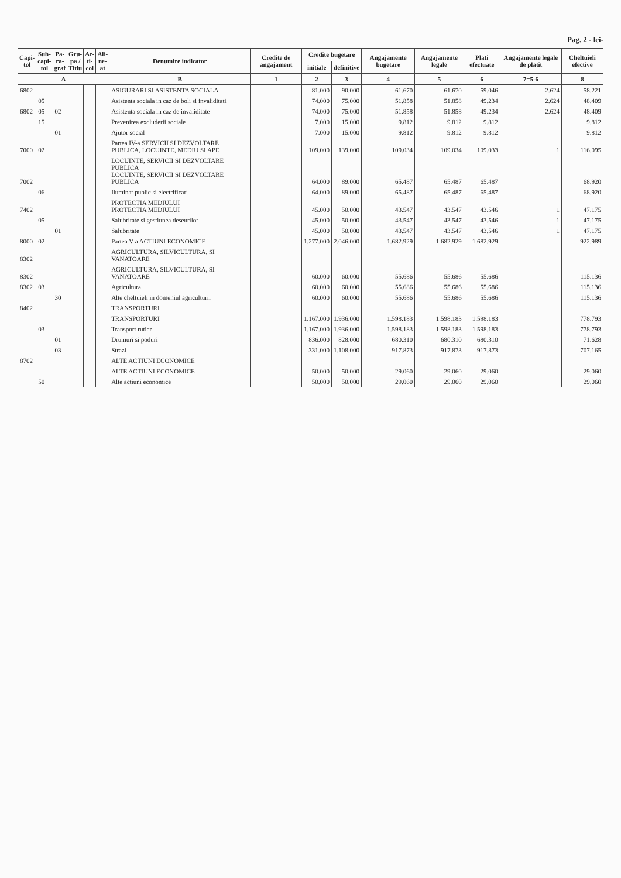Pag. 2 - lei-
| Capi- tol | Sub- capi- tol | Pa- ra- graf | Gru- pa / Titlu | Ar- ti- col | Ali- ne- at | Denumire indicator | Credite de angajament | Credite bugetare | | Angajamente bugetare | Angajamente legale | Plati efectuate | Angajamente legale de platit | Cheltuieli efective |
| --- | --- | --- | --- | --- | --- | --- | --- | --- | --- | --- | --- | --- | --- | --- |
| | | | | | | | | initiale | definitive | | | | | |
| A | | | | | | B | 1 | 2 | 3 | 4 | 5 | 6 | 7=5-6 | 8 |
| 6802 | | | | | | ASIGURARI SI ASISTENTA SOCIALA | | 81.000 | 90.000 | 61.670 | 61.670 | 59.046 | 2.624 | 58.221 |
| | 05 | | | | | Asistenta sociala in caz de boli si invaliditati | | 74.000 | 75.000 | 51.858 | 51.858 | 49.234 | 2.624 | 48.409 |
| 6802 | 05 | 02 | | | | Asistenta sociala in caz de invaliditate | | 74.000 | 75.000 | 51.858 | 51.858 | 49.234 | 2.624 | 48.409 |
| | 15 | | | | | Prevenirea excluderii sociale | | 7.000 | 15.000 | 9.812 | 9.812 | 9.812 | | 9.812 |
| | | 01 | | | | Ajutor social | | 7.000 | 15.000 | 9.812 | 9.812 | 9.812 | | 9.812 |
| 7000 | 02 | | | | | Partea IV-a SERVICII SI DEZVOLTARE PUBLICA, LOCUINTE, MEDIU SI APE | | 109.000 | 139.000 | 109.034 | 109.034 | 109.033 | 1 | 116.095 |
| 7002 | | | | | | LOCUINTE, SERVICII SI DEZVOLTARE PUBLICA LOCUINTE, SERVICII SI DEZVOLTARE PUBLICA | | 64.000 | 89.000 | 65.487 | 65.487 | 65.487 | | 68.920 |
| | 06 | | | | | Iluminat public si electrificari | | 64.000 | 89.000 | 65.487 | 65.487 | 65.487 | | 68.920 |
| 7402 | | | | | | PROTECTIA MEDIULUI PROTECTIA MEDIULUI | | 45.000 | 50.000 | 43.547 | 43.547 | 43.546 | 1 | 47.175 |
| | 05 | | | | | Salubritate si gestiunea deseurilor | | 45.000 | 50.000 | 43.547 | 43.547 | 43.546 | 1 | 47.175 |
| | | 01 | | | | Salubritate | | 45.000 | 50.000 | 43.547 | 43.547 | 43.546 | 1 | 47.175 |
| 8000 | 02 | | | | | Partea V-a ACTIUNI ECONOMICE | | 1.277.000 | 2.046.000 | 1.682.929 | 1.682.929 | 1.682.929 | | 922.989 |
| 8302 | | | | | | AGRICULTURA, SILVICULTURA, SI VANATOARE | | | | | | | | |
| 8302 | | | | | | AGRICULTURA, SILVICULTURA, SI VANATOARE | | 60.000 | 60.000 | 55.686 | 55.686 | 55.686 | | 115.136 |
| 8302 | 03 | | | | | Agricultura | | 60.000 | 60.000 | 55.686 | 55.686 | 55.686 | | 115.136 |
| | | 30 | | | | Alte cheltuieli in domeniul agriculturii | | 60.000 | 60.000 | 55.686 | 55.686 | 55.686 | | 115.136 |
| 8402 | | | | | | TRANSPORTURI | | | | | | | | |
| | | | | | | TRANSPORTURI | | 1.167.000 | 1.936.000 | 1.598.183 | 1.598.183 | 1.598.183 | | 778.793 |
| | 03 | | | | | Transport rutier | | 1.167.000 | 1.936.000 | 1.598.183 | 1.598.183 | 1.598.183 | | 778.793 |
| | | 01 | | | | Drumuri si poduri | | 836.000 | 828.000 | 680.310 | 680.310 | 680.310 | | 71.628 |
| | | 03 | | | | Strazi | | 331.000 | 1.108.000 | 917.873 | 917.873 | 917.873 | | 707.165 |
| 8702 | | | | | | ALTE ACTIUNI ECONOMICE | | | | | | | | |
| | | | | | | ALTE ACTIUNI ECONOMICE | | 50.000 | 50.000 | 29.060 | 29.060 | 29.060 | | 29.060 |
| | 50 | | | | | Alte actiuni economice | | 50.000 | 50.000 | 29.060 | 29.060 | 29.060 | | 29.060 |